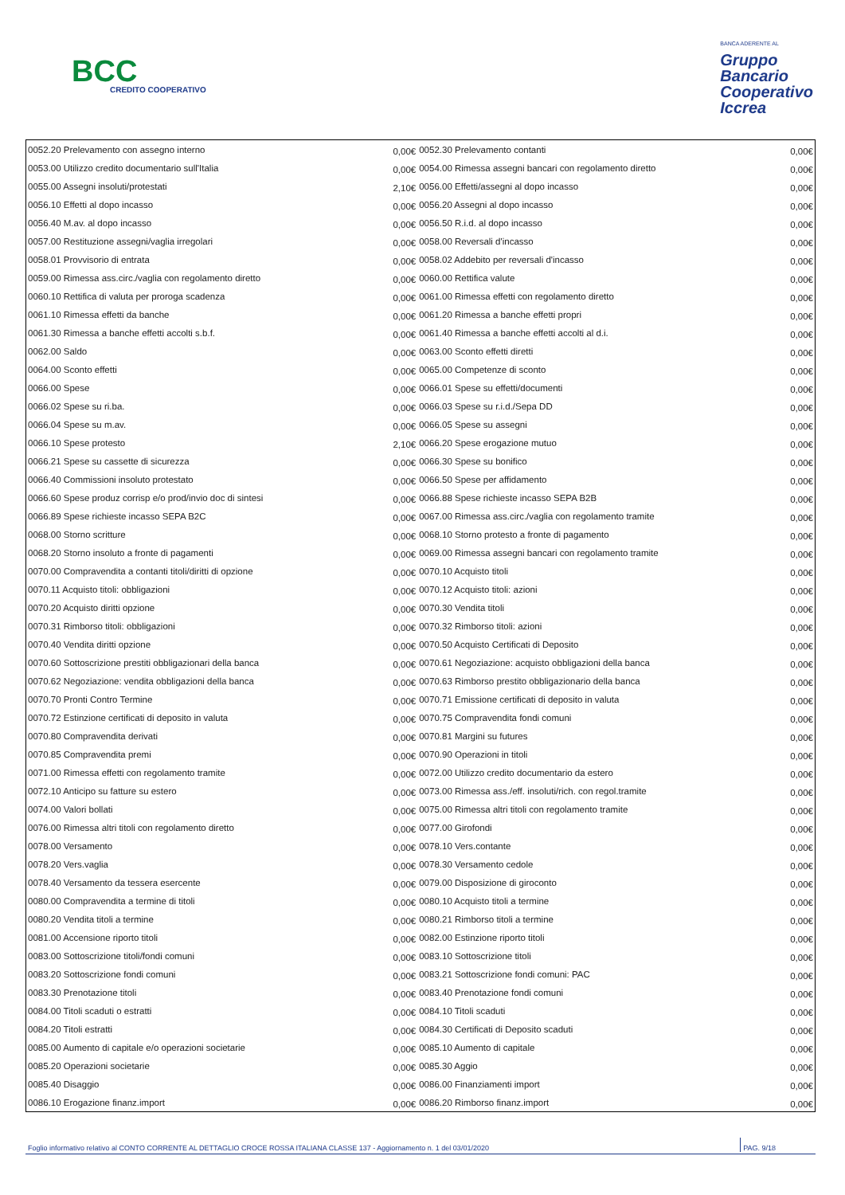BCC
CREDITO COOPERATIVO
BANCA ADERENTE AL
Gruppo
Bancario
Cooperativo
Iccrea
| 0052.20 Prelevamento con assegno interno | 0,00€ | 0052.30 Prelevamento contanti | 0,00€ |
| 0053.00 Utilizzo credito documentario sull'Italia | 0,00€ | 0054.00 Rimessa assegni bancari con regolamento diretto | 0,00€ |
| 0055.00 Assegni insoluti/protestati | 2,10€ | 0056.00 Effetti/assegni al dopo incasso | 0,00€ |
| 0056.10 Effetti al dopo incasso | 0,00€ | 0056.20 Assegni al dopo incasso | 0,00€ |
| 0056.40 M.av. al dopo incasso | 0,00€ | 0056.50 R.i.d. al dopo incasso | 0,00€ |
| 0057.00 Restituzione assegni/vaglia irregolari | 0,00€ | 0058.00 Reversali d'incasso | 0,00€ |
| 0058.01 Provvisorio di entrata | 0,00€ | 0058.02 Addebito per reversali d'incasso | 0,00€ |
| 0059.00 Rimessa ass.circ./vaglia con regolamento diretto | 0,00€ | 0060.00 Rettifica valute | 0,00€ |
| 0060.10 Rettifica di valuta per proroga scadenza | 0,00€ | 0061.00 Rimessa effetti con regolamento diretto | 0,00€ |
| 0061.10 Rimessa effetti da banche | 0,00€ | 0061.20 Rimessa a banche effetti propri | 0,00€ |
| 0061.30 Rimessa a banche effetti accolti s.b.f. | 0,00€ | 0061.40 Rimessa a banche effetti accolti al d.i. | 0,00€ |
| 0062.00 Saldo | 0,00€ | 0063.00 Sconto effetti diretti | 0,00€ |
| 0064.00 Sconto effetti | 0,00€ | 0065.00 Competenze di sconto | 0,00€ |
| 0066.00 Spese | 0,00€ | 0066.01 Spese su effetti/documenti | 0,00€ |
| 0066.02 Spese su ri.ba. | 0,00€ | 0066.03 Spese su r.i.d./Sepa DD | 0,00€ |
| 0066.04 Spese su m.av. | 0,00€ | 0066.05 Spese su assegni | 0,00€ |
| 0066.10 Spese protesto | 2,10€ | 0066.20 Spese erogazione mutuo | 0,00€ |
| 0066.21 Spese su cassette di sicurezza | 0,00€ | 0066.30 Spese su bonifico | 0,00€ |
| 0066.40 Commissioni insoluto protestato | 0,00€ | 0066.50 Spese per affidamento | 0,00€ |
| 0066.60 Spese produz corrisp e/o prod/invio doc di sintesi | 0,00€ | 0066.88 Spese richieste incasso SEPA B2B | 0,00€ |
| 0066.89 Spese richieste incasso SEPA B2C | 0,00€ | 0067.00 Rimessa ass.circ./vaglia con regolamento tramite | 0,00€ |
| 0068.00 Storno scritture | 0,00€ | 0068.10 Storno protesto a fronte di pagamento | 0,00€ |
| 0068.20 Storno insoluto a fronte di pagamenti | 0,00€ | 0069.00 Rimessa assegni bancari con regolamento tramite | 0,00€ |
| 0070.00 Compravendita a contanti titoli/diritti di opzione | 0,00€ | 0070.10 Acquisto titoli | 0,00€ |
| 0070.11 Acquisto titoli: obbligazioni | 0,00€ | 0070.12 Acquisto titoli: azioni | 0,00€ |
| 0070.20 Acquisto diritti opzione | 0,00€ | 0070.30 Vendita titoli | 0,00€ |
| 0070.31 Rimborso titoli: obbligazioni | 0,00€ | 0070.32 Rimborso titoli: azioni | 0,00€ |
| 0070.40 Vendita diritti opzione | 0,00€ | 0070.50 Acquisto Certificati di Deposito | 0,00€ |
| 0070.60 Sottoscrizione prestiti obbligazionari della banca | 0,00€ | 0070.61 Negoziazione: acquisto obbligazioni della banca | 0,00€ |
| 0070.62 Negoziazione: vendita obbligazioni della banca | 0,00€ | 0070.63 Rimborso prestito obbligazionario della banca | 0,00€ |
| 0070.70 Pronti Contro Termine | 0,00€ | 0070.71 Emissione certificati di deposito in valuta | 0,00€ |
| 0070.72 Estinzione certificati di deposito in valuta | 0,00€ | 0070.75 Compravendita fondi comuni | 0,00€ |
| 0070.80 Compravendita derivati | 0,00€ | 0070.81 Margini su futures | 0,00€ |
| 0070.85 Compravendita premi | 0,00€ | 0070.90 Operazioni in titoli | 0,00€ |
| 0071.00 Rimessa effetti con regolamento tramite | 0,00€ | 0072.00 Utilizzo credito documentario da estero | 0,00€ |
| 0072.10 Anticipo su fatture su estero | 0,00€ | 0073.00 Rimessa ass./eff. insoluti/rich. con regol.tramite | 0,00€ |
| 0074.00 Valori bollati | 0,00€ | 0075.00 Rimessa altri titoli con regolamento tramite | 0,00€ |
| 0076.00 Rimessa altri titoli con regolamento diretto | 0,00€ | 0077.00 Girofondi | 0,00€ |
| 0078.00 Versamento | 0,00€ | 0078.10 Vers.contante | 0,00€ |
| 0078.20 Vers.vaglia | 0,00€ | 0078.30 Versamento cedole | 0,00€ |
| 0078.40 Versamento da tessera esercente | 0,00€ | 0079.00 Disposizione di giroconto | 0,00€ |
| 0080.00 Compravendita a termine di titoli | 0,00€ | 0080.10 Acquisto titoli a termine | 0,00€ |
| 0080.20 Vendita titoli a termine | 0,00€ | 0080.21 Rimborso titoli a termine | 0,00€ |
| 0081.00 Accensione riporto titoli | 0,00€ | 0082.00 Estinzione riporto titoli | 0,00€ |
| 0083.00 Sottoscrizione titoli/fondi comuni | 0,00€ | 0083.10 Sottoscrizione titoli | 0,00€ |
| 0083.20 Sottoscrizione fondi comuni | 0,00€ | 0083.21 Sottoscrizione fondi comuni: PAC | 0,00€ |
| 0083.30 Prenotazione titoli | 0,00€ | 0083.40 Prenotazione fondi comuni | 0,00€ |
| 0084.00 Titoli scaduti o estratti | 0,00€ | 0084.10 Titoli scaduti | 0,00€ |
| 0084.20 Titoli estratti | 0,00€ | 0084.30 Certificati di Deposito scaduti | 0,00€ |
| 0085.00 Aumento di capitale e/o operazioni societarie | 0,00€ | 0085.10 Aumento di capitale | 0,00€ |
| 0085.20 Operazioni societarie | 0,00€ | 0085.30 Aggio | 0,00€ |
| 0085.40 Disaggio | 0,00€ | 0086.00 Finanziamenti import | 0,00€ |
| 0086.10 Erogazione finanz.import | 0,00€ | 0086.20 Rimborso finanz.import | 0,00€ |
Foglio informativo relativo al CONTO CORRENTE AL DETTAGLIO CROCE ROSSA ITALIANA CLASSE 137 - Aggiornamento n. 1 del 03/01/2020 PAG. 9/18